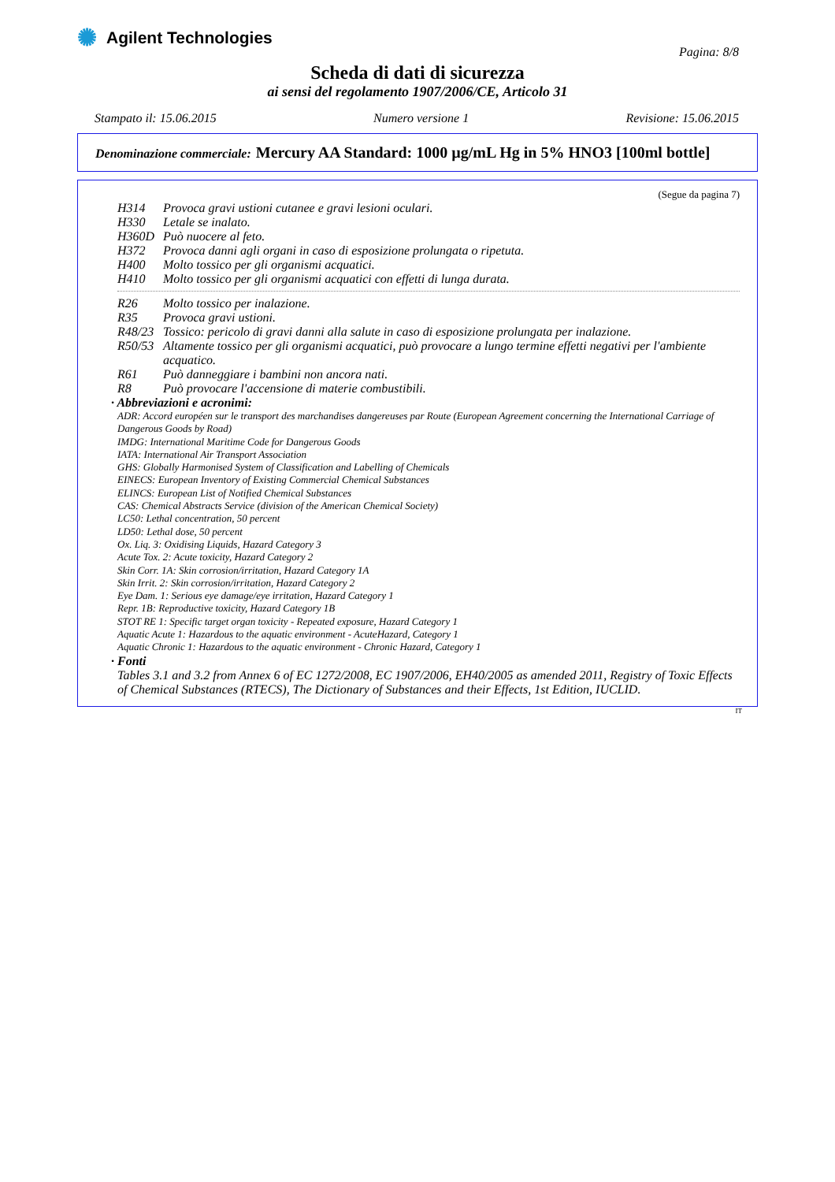✺ Agilent Technologies
Pagina: 8/8
Scheda di dati di sicurezza
ai sensi del regolamento 1907/2006/CE, Articolo 31
Stampato il: 15.06.2015 Numero versione 1 Revisione: 15.06.2015
Denominazione commerciale: Mercury AA Standard: 1000 µg/mL Hg in 5% HNO3 [100ml bottle]
(Segue da pagina 7)
H314 Provoca gravi ustioni cutanee e gravi lesioni oculari.
H330 Letale se inalato.
H360D Può nuocere al feto.
H372 Provoca danni agli organi in caso di esposizione prolungata o ripetuta.
H400 Molto tossico per gli organismi acquatici.
H410 Molto tossico per gli organismi acquatici con effetti di lunga durata.
R26 Molto tossico per inalazione.
R35 Provoca gravi ustioni.
R48/23 Tossico: pericolo di gravi danni alla salute in caso di esposizione prolungata per inalazione.
R50/53 Altamente tossico per gli organismi acquatici, può provocare a lungo termine effetti negativi per l'ambiente acquatico.
R61 Può danneggiare i bambini non ancora nati.
R8 Può provocare l'accensione di materie combustibili.
· Abbreviazioni e acronimi:
ADR: Accord européen sur le transport des marchandises dangereuses par Route (European Agreement concerning the International Carriage of Dangerous Goods by Road)
IMDG: International Maritime Code for Dangerous Goods
IATA: International Air Transport Association
GHS: Globally Harmonised System of Classification and Labelling of Chemicals
EINECS: European Inventory of Existing Commercial Chemical Substances
ELINCS: European List of Notified Chemical Substances
CAS: Chemical Abstracts Service (division of the American Chemical Society)
LC50: Lethal concentration, 50 percent
LD50: Lethal dose, 50 percent
Ox. Liq. 3: Oxidising Liquids, Hazard Category 3
Acute Tox. 2: Acute toxicity, Hazard Category 2
Skin Corr. 1A: Skin corrosion/irritation, Hazard Category 1A
Skin Irrit. 2: Skin corrosion/irritation, Hazard Category 2
Eye Dam. 1: Serious eye damage/eye irritation, Hazard Category 1
Repr. 1B: Reproductive toxicity, Hazard Category 1B
STOT RE 1: Specific target organ toxicity - Repeated exposure, Hazard Category 1
Aquatic Acute 1: Hazardous to the aquatic environment - AcuteHazard, Category 1
Aquatic Chronic 1: Hazardous to the aquatic environment - Chronic Hazard, Category 1
· Fonti
Tables 3.1 and 3.2 from Annex 6 of EC 1272/2008, EC 1907/2006, EH40/2005 as amended 2011, Registry of Toxic Effects of Chemical Substances (RTECS), The Dictionary of Substances and their Effects, 1st Edition, IUCLID.
IT